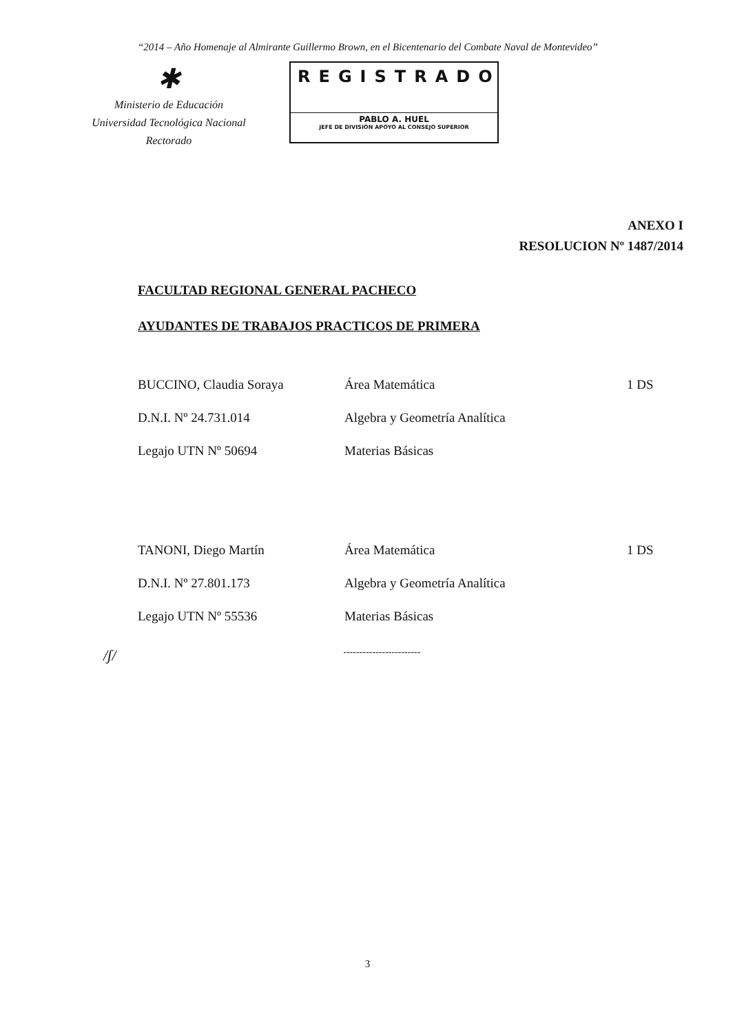“2014 – Año Homenaje al Almirante Guillermo Brown, en el Bicentenario del Combate Naval de Montevideo”
✱
Ministerio de Educación
Universidad Tecnológica Nacional
Rectorado
REGISTRADO
PABLO A. HUEL
JEFE DE DIVISIÓN APOYO AL CONSEJO SUPERIOR
ANEXO I
RESOLUCION Nº 1487/2014
FACULTAD REGIONAL GENERAL PACHECO
AYUDANTES DE TRABAJOS PRACTICOS DE PRIMERA
| BUCCINO, Claudia Soraya | Área Matemática | 1 DS |
| D.N.I. Nº 24.731.014 | Algebra y Geometría Analítica | |
| Legajo UTN Nº 50694 | Materias Básicas | |
| TANONI, Diego Martín | Área Matemática | 1 DS |
| D.N.I. Nº 27.801.173 | Algebra y Geometría Analítica | |
| Legajo UTN Nº 55536 | Materias Básicas | |
/ʃ/ ------------------------
3